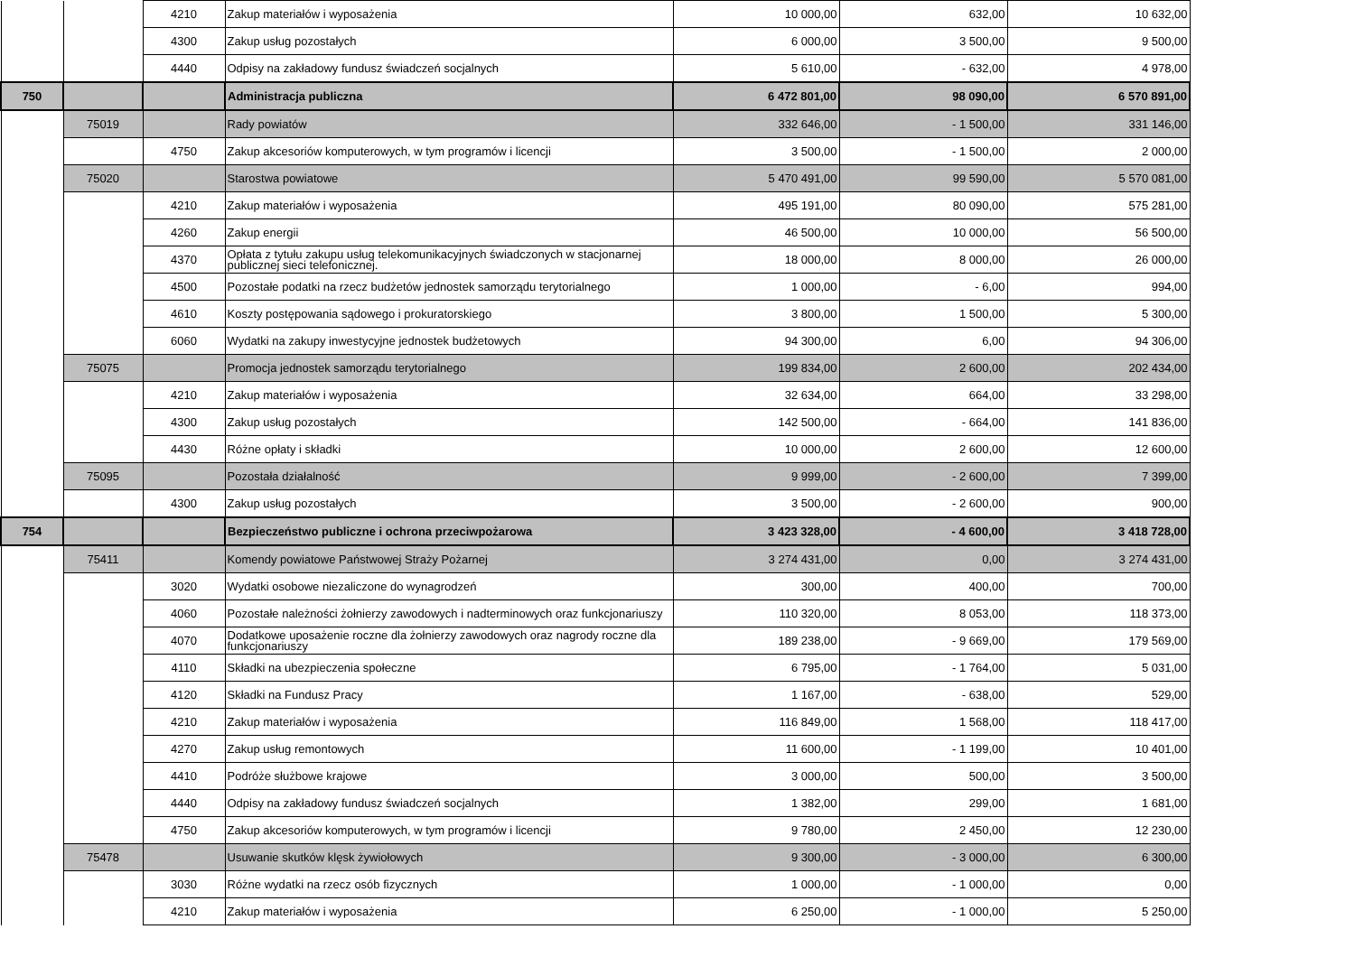| | | 4210 | Zakup materiałów i wyposażenia | 10 000,00 | 632,00 | 10 632,00 |
| | | 4300 | Zakup usług pozostałych | 6 000,00 | 3 500,00 | 9 500,00 |
| | | 4440 | Odpisy na zakładowy fundusz świadczeń socjalnych | 5 610,00 | - 632,00 | 4 978,00 |
| 750 | | | Administracja publiczna | 6 472 801,00 | 98 090,00 | 6 570 891,00 |
| | 75019 | | Rady powiatów | 332 646,00 | - 1 500,00 | 331 146,00 |
| | | 4750 | Zakup akcesoriów komputerowych, w tym programów i licencji | 3 500,00 | - 1 500,00 | 2 000,00 |
| | 75020 | | Starostwa powiatowe | 5 470 491,00 | 99 590,00 | 5 570 081,00 |
| | | 4210 | Zakup materiałów i wyposażenia | 495 191,00 | 80 090,00 | 575 281,00 |
| | | 4260 | Zakup energii | 46 500,00 | 10 000,00 | 56 500,00 |
| | | 4370 | Opłata z tytułu zakupu usług telekomunikacyjnych świadczonych w stacjonarnej publicznej sieci telefonicznej. | 18 000,00 | 8 000,00 | 26 000,00 |
| | | 4500 | Pozostałe podatki na rzecz budżetów jednostek samorządu terytorialnego | 1 000,00 | - 6,00 | 994,00 |
| | | 4610 | Koszty postępowania sądowego i prokuratorskiego | 3 800,00 | 1 500,00 | 5 300,00 |
| | | 6060 | Wydatki na zakupy inwestycyjne jednostek budżetowych | 94 300,00 | 6,00 | 94 306,00 |
| | 75075 | | Promocja jednostek samorządu terytorialnego | 199 834,00 | 2 600,00 | 202 434,00 |
| | | 4210 | Zakup materiałów i wyposażenia | 32 634,00 | 664,00 | 33 298,00 |
| | | 4300 | Zakup usług pozostałych | 142 500,00 | - 664,00 | 141 836,00 |
| | | 4430 | Różne opłaty i składki | 10 000,00 | 2 600,00 | 12 600,00 |
| | 75095 | | Pozostała działalność | 9 999,00 | - 2 600,00 | 7 399,00 |
| | | 4300 | Zakup usług pozostałych | 3 500,00 | - 2 600,00 | 900,00 |
| 754 | | | Bezpieczeństwo publiczne i ochrona przeciwpożarowa | 3 423 328,00 | - 4 600,00 | 3 418 728,00 |
| | 75411 | | Komendy powiatowe Państwowej Straży Pożarnej | 3 274 431,00 | 0,00 | 3 274 431,00 |
| | | 3020 | Wydatki osobowe niezaliczone do wynagrodzeń | 300,00 | 400,00 | 700,00 |
| | | 4060 | Pozostałe należności żołnierzy zawodowych i nadterminowych oraz funkcjonariuszy | 110 320,00 | 8 053,00 | 118 373,00 |
| | | 4070 | Dodatkowe uposażenie roczne dla żołnierzy zawodowych oraz nagrody roczne dla funkcjonariuszy | 189 238,00 | - 9 669,00 | 179 569,00 |
| | | 4110 | Składki na ubezpieczenia społeczne | 6 795,00 | - 1 764,00 | 5 031,00 |
| | | 4120 | Składki na Fundusz Pracy | 1 167,00 | - 638,00 | 529,00 |
| | | 4210 | Zakup materiałów i wyposażenia | 116 849,00 | 1 568,00 | 118 417,00 |
| | | 4270 | Zakup usług remontowych | 11 600,00 | - 1 199,00 | 10 401,00 |
| | | 4410 | Podróże służbowe krajowe | 3 000,00 | 500,00 | 3 500,00 |
| | | 4440 | Odpisy na zakładowy fundusz świadczeń socjalnych | 1 382,00 | 299,00 | 1 681,00 |
| | | 4750 | Zakup akcesoriów komputerowych, w tym programów i licencji | 9 780,00 | 2 450,00 | 12 230,00 |
| | 75478 | | Usuwanie skutków klęsk żywiołowych | 9 300,00 | - 3 000,00 | 6 300,00 |
| | | 3030 | Różne wydatki na rzecz osób fizycznych | 1 000,00 | - 1 000,00 | 0,00 |
| | | 4210 | Zakup materiałów i wyposażenia | 6 250,00 | - 1 000,00 | 5 250,00 |